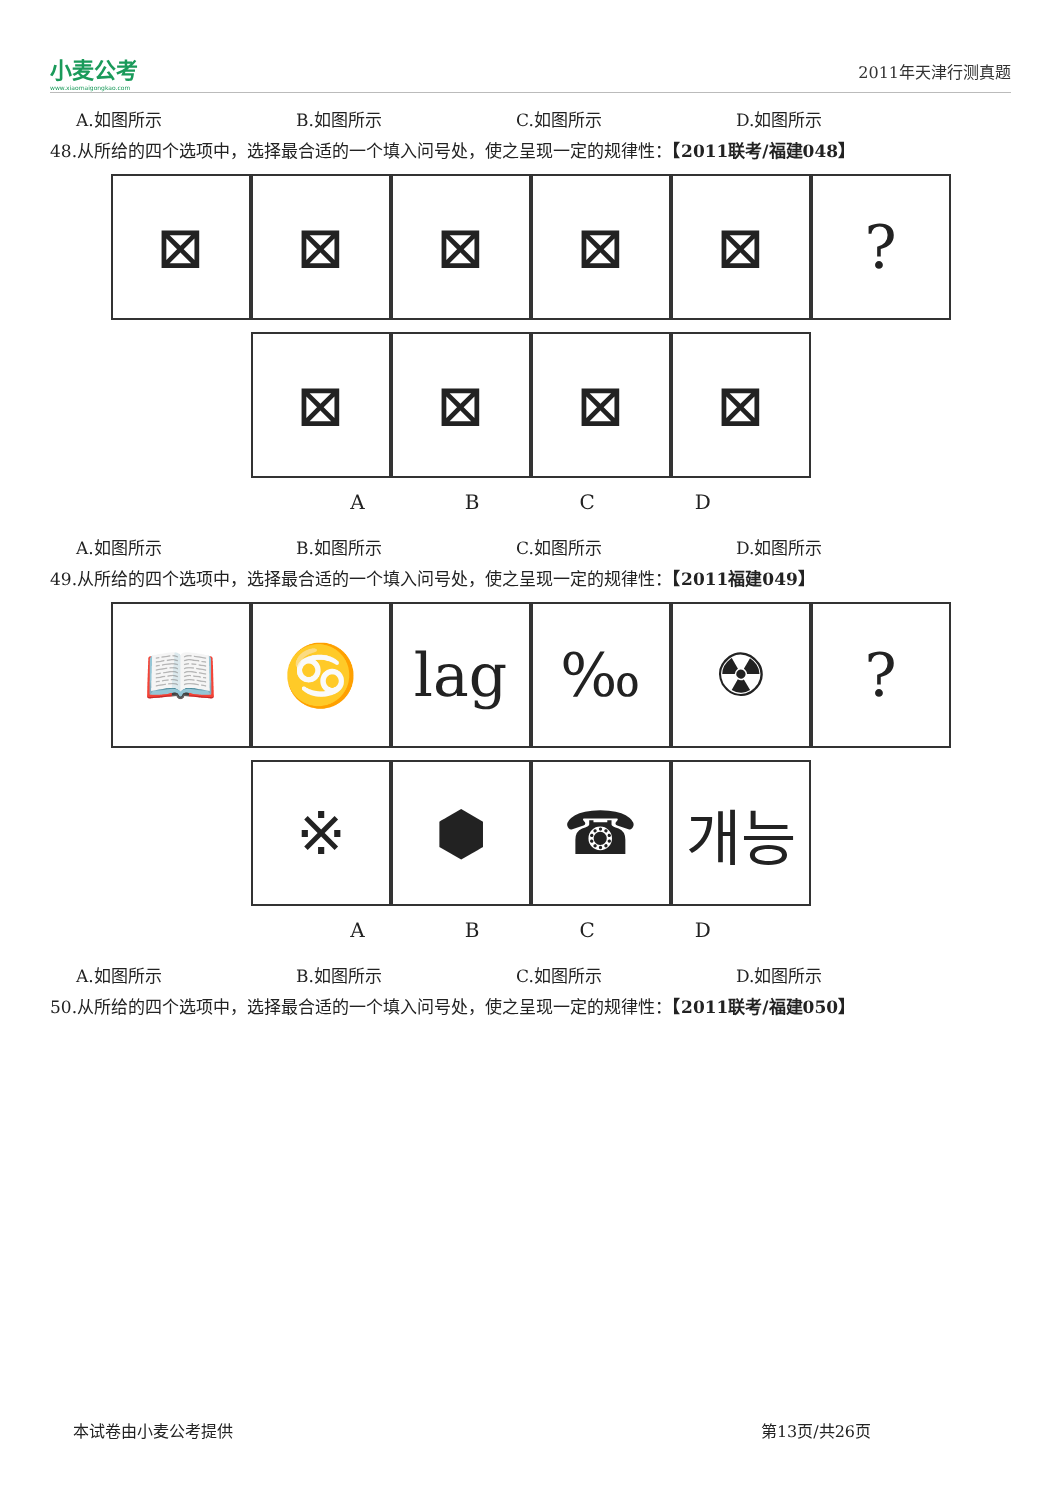小麦公考
www.xiaomaigongkao.com
2011年天津行测真题
A.如图所示 B.如图所示 C.如图所示 D.如图所示
48.从所给的四个选项中，选择最合适的一个填入问号处，使之呈现一定的规律性：【2011联考/福建048】
⊠ ⊠ ⊠ ⊠ ⊠ ?
⊠ ⊠ ⊠ ⊠
ABCD
A.如图所示 B.如图所示 C.如图所示 D.如图所示
49.从所给的四个选项中，选择最合适的一个填入问号处，使之呈现一定的规律性：【2011福建049】
📖 ♋ lag ‰ ☢ ?
※ ⬢ ☎ 개능
ABCD
A.如图所示 B.如图所示 C.如图所示 D.如图所示
50.从所给的四个选项中，选择最合适的一个填入问号处，使之呈现一定的规律性：【2011联考/福建050】
本试卷由小麦公考提供 第13页/共26页